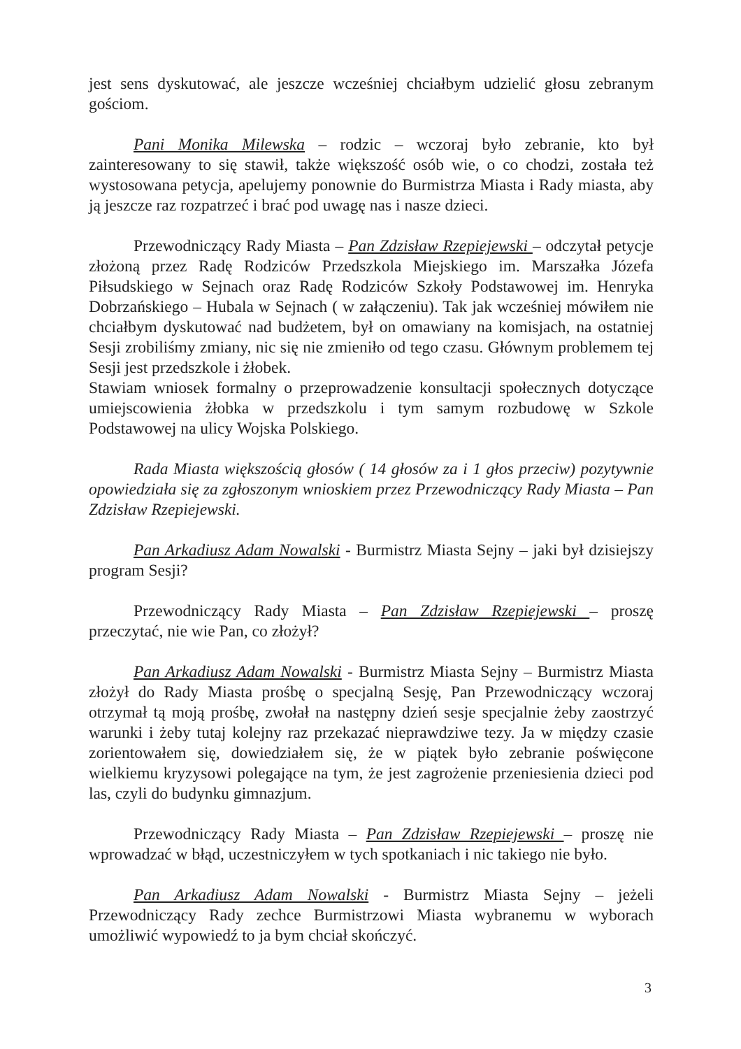jest sens dyskutować, ale jeszcze wcześniej chciałbym udzielić głosu zebranym gościom.
Pani Monika Milewska – rodzic – wczoraj było zebranie, kto był zainteresowany to się stawił, także większość osób wie, o co chodzi, została też wystosowana petycja, apelujemy ponownie do Burmistrza Miasta i Rady miasta, aby ją jeszcze raz rozpatrzeć i brać pod uwagę nas i nasze dzieci.
Przewodniczący Rady Miasta – Pan Zdzisław Rzepiejewski – odczytał petycje złożoną przez Radę Rodziców Przedszkola Miejskiego im. Marszałka Józefa Piłsudskiego w Sejnach oraz Radę Rodziców Szkoły Podstawowej im. Henryka Dobrzańskiego – Hubala w Sejnach ( w załączeniu). Tak jak wcześniej mówiłem nie chciałbym dyskutować nad budżetem, był on omawiany na komisjach, na ostatniej Sesji zrobiliśmy zmiany, nic się nie zmieniło od tego czasu. Głównym problemem tej Sesji jest przedszkole i żłobek.
Stawiam wniosek formalny o przeprowadzenie konsultacji społecznych dotyczące umiejscowienia żłobka w przedszkolu i tym samym rozbudowę w Szkole Podstawowej na ulicy Wojska Polskiego.
Rada Miasta większością głosów ( 14 głosów za i 1 głos przeciw) pozytywnie opowiedziała się za zgłoszonym wnioskiem przez Przewodniczący Rady Miasta – Pan Zdzisław Rzepiejewski.
Pan Arkadiusz Adam Nowalski - Burmistrz Miasta Sejny – jaki był dzisiejszy program Sesji?
Przewodniczący Rady Miasta – Pan Zdzisław Rzepiejewski – proszę przeczytać, nie wie Pan, co złożył?
Pan Arkadiusz Adam Nowalski - Burmistrz Miasta Sejny – Burmistrz Miasta złożył do Rady Miasta prośbę o specjalną Sesję, Pan Przewodniczący wczoraj otrzymał tą moją prośbę, zwołał na następny dzień sesje specjalnie żeby zaostrzyć warunki i żeby tutaj kolejny raz przekazać nieprawdziwe tezy. Ja w między czasie zorientowałem się, dowiedziałem się, że w piątek było zebranie poświęcone wielkiemu kryzysowi polegające na tym, że jest zagrożenie przeniesienia dzieci pod las, czyli do budynku gimnazjum.
Przewodniczący Rady Miasta – Pan Zdzisław Rzepiejewski – proszę nie wprowadzać w błąd, uczestniczyłem w tych spotkaniach i nic takiego nie było.
Pan Arkadiusz Adam Nowalski - Burmistrz Miasta Sejny – jeżeli Przewodniczący Rady zechce Burmistrzowi Miasta wybranemu w wyborach umożliwić wypowiedź to ja bym chciał skończyć.
3